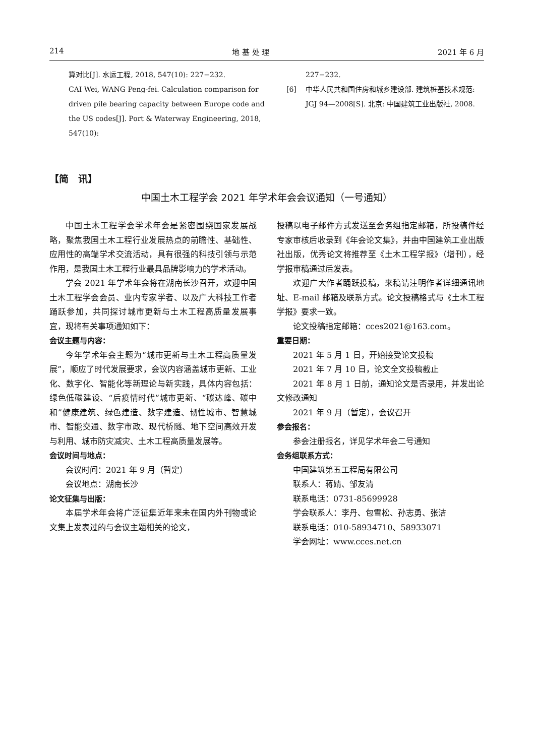214 地 基 处 理 2021 年 6 月
算对比[J]. 水运工程, 2018, 547(10): 227−232.
CAI Wei, WANG Peng-fei. Calculation comparison for driven pile bearing capacity between Europe code and the US codes[J]. Port & Waterway Engineering, 2018, 547(10):
227−232.
[6] 中华人民共和国住房和城乡建设部. 建筑桩基技术规范: JGJ 94—2008[S]. 北京: 中国建筑工业出版社, 2008.
【简　讯】
中国土木工程学会 2021 年学术年会会议通知（一号通知）
中国土木工程学会学术年会是紧密围绕国家发展战略，聚焦我国土木工程行业发展热点的前瞻性、基础性、应用性的高端学术交流活动，具有很强的科技引领与示范作用，是我国土木工程行业最具品牌影响力的学术活动。
学会 2021 年学术年会将在湖南长沙召开，欢迎中国土木工程学会会员、业内专家学者、以及广大科技工作者踊跃参加，共同探讨城市更新与土木工程高质量发展事宜，现将有关事项通知如下：
会议主题与内容：
今年学术年会主题为“城市更新与土木工程高质量发展”，顺应了时代发展要求，会议内容涵盖城市更新、工业化、数字化、智能化等新理论与新实践，具体内容包括：绿色低碳建设、“后疫情时代”城市更新、“碳达峰、碳中和”健康建筑、绿色建造、数字建造、韧性城市、智慧城市、智能交通、数字市政、现代桥隧、地下空间高效开发与利用、城市防灾减灾、土木工程高质量发展等。
会议时间与地点：
会议时间：2021 年 9 月（暂定）
会议地点：湖南长沙
论文征集与出版：
本届学术年会将广泛征集近年来未在国内外刊物或论文集上发表过的与会议主题相关的论文，
投稿以电子邮件方式发送至会务组指定邮箱，所投稿件经专家审核后收录到《年会论文集》，并由中国建筑工业出版社出版，优秀论文将推荐至《土木工程学报》（增刊），经学报审稿通过后发表。
欢迎广大作者踊跃投稿，来稿请注明作者详细通讯地址、E-mail 邮箱及联系方式。论文投稿格式与《土木工程学报》要求一致。
论文投稿指定邮箱：cces2021@163.com。
重要日期：
2021 年 5 月 1 日，开始接受论文投稿
2021 年 7 月 10 日，论文全文投稿截止
2021 年 8 月 1 日前，通知论文是否录用，并发出论文修改通知
2021 年 9 月（暂定），会议召开
参会报名：
参会注册报名，详见学术年会二号通知
会务组联系方式：
中国建筑第五工程局有限公司
联系人：蒋婧、邹友清
联系电话：0731-85699928
学会联系人：李丹、包雪松、孙志勇、张洁
联系电话：010-58934710、58933071
学会网址：www.cces.net.cn